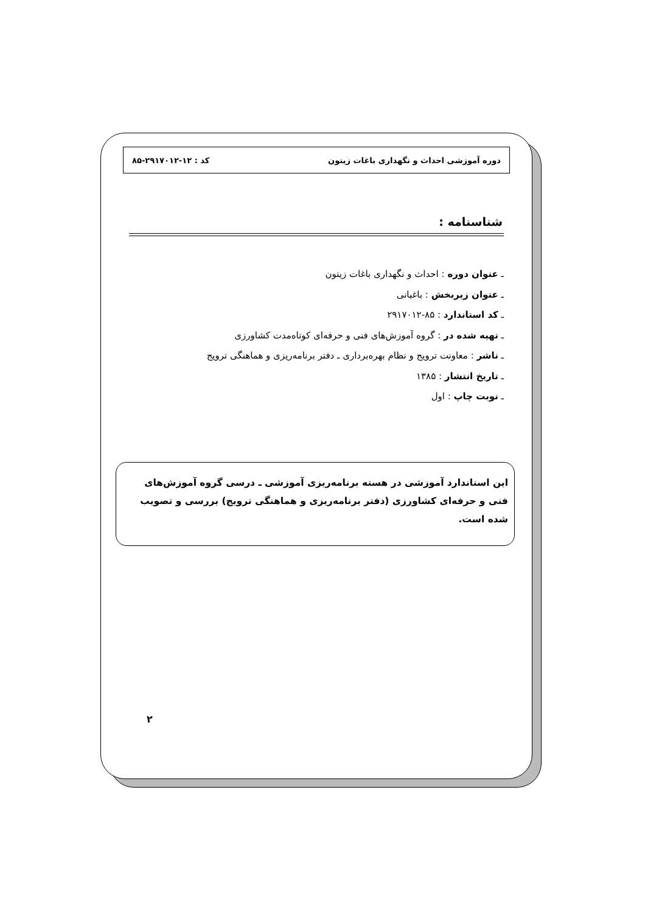دوره آموزشی احداث و نگهداری باغات زیتون کد : ۱۲-۲۹۱۷۰۱۲-۸۵
شناسنامه :
ـ عنوان دوره : احداث و نگهداری باغات زیتون
ـ عنوان زیربخش : باغبانی
ـ کد استاندارد : ۸۵-۲۹۱۷۰۱۲
ـ تهیه شده در : گروه آموزش‌های فنی و حرفه‌ای کوتاه‌مدت کشاورزی
ـ ناشر : معاونت ترویج و نظام بهره‌برداری ـ دفتر برنامه‌ریزی و هماهنگی ترویج
ـ تاریخ انتشار : ۱۳۸۵
ـ نوبت چاپ : اول
این استاندارد آموزشی در هسته برنامه‌ریزی آموزشی ـ درسی گروه آموزش‌های فنی و حرفه‌ای کشاورزی (دفتر برنامه‌ریزی و هماهنگی ترویج) بررسی و تصویب شده است.
۲